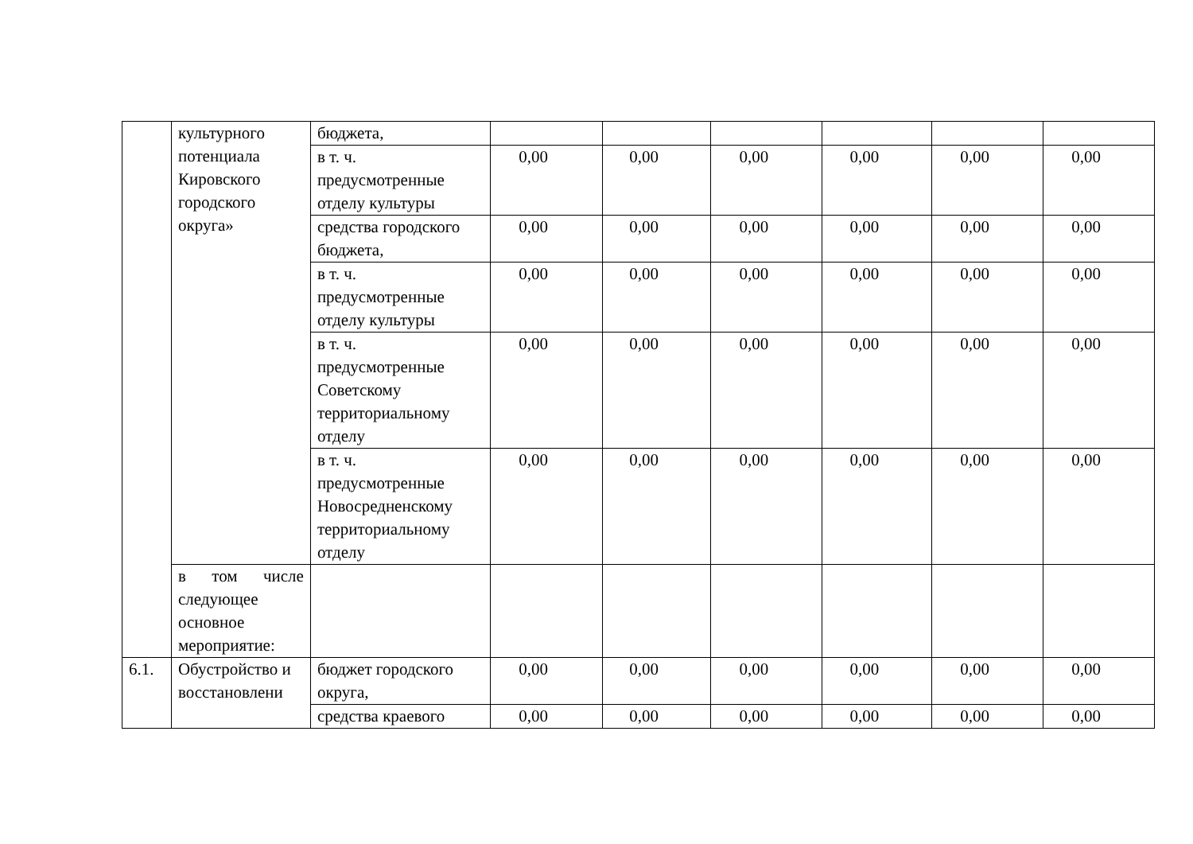| | культурного потенциала Кировского городского округа» | бюджета, | | | | | | |
| | | в т. ч. предусмотренные отделу культуры | 0,00 | 0,00 | 0,00 | 0,00 | 0,00 | 0,00 |
| | | средства городского бюджета, | 0,00 | 0,00 | 0,00 | 0,00 | 0,00 | 0,00 |
| | | в т. ч. предусмотренные отделу культуры | 0,00 | 0,00 | 0,00 | 0,00 | 0,00 | 0,00 |
| | | в т. ч. предусмотренные Советскому территориальному отделу | 0,00 | 0,00 | 0,00 | 0,00 | 0,00 | 0,00 |
| | | в т. ч. предусмотренные Новосредненскому территориальному отделу | 0,00 | 0,00 | 0,00 | 0,00 | 0,00 | 0,00 |
| | в том числе следующее основное мероприятие: | | | | | | | |
| 6.1. | Обустройство и восстановлени | бюджет городского округа, | 0,00 | 0,00 | 0,00 | 0,00 | 0,00 | 0,00 |
| | | средства краевого | 0,00 | 0,00 | 0,00 | 0,00 | 0,00 | 0,00 |